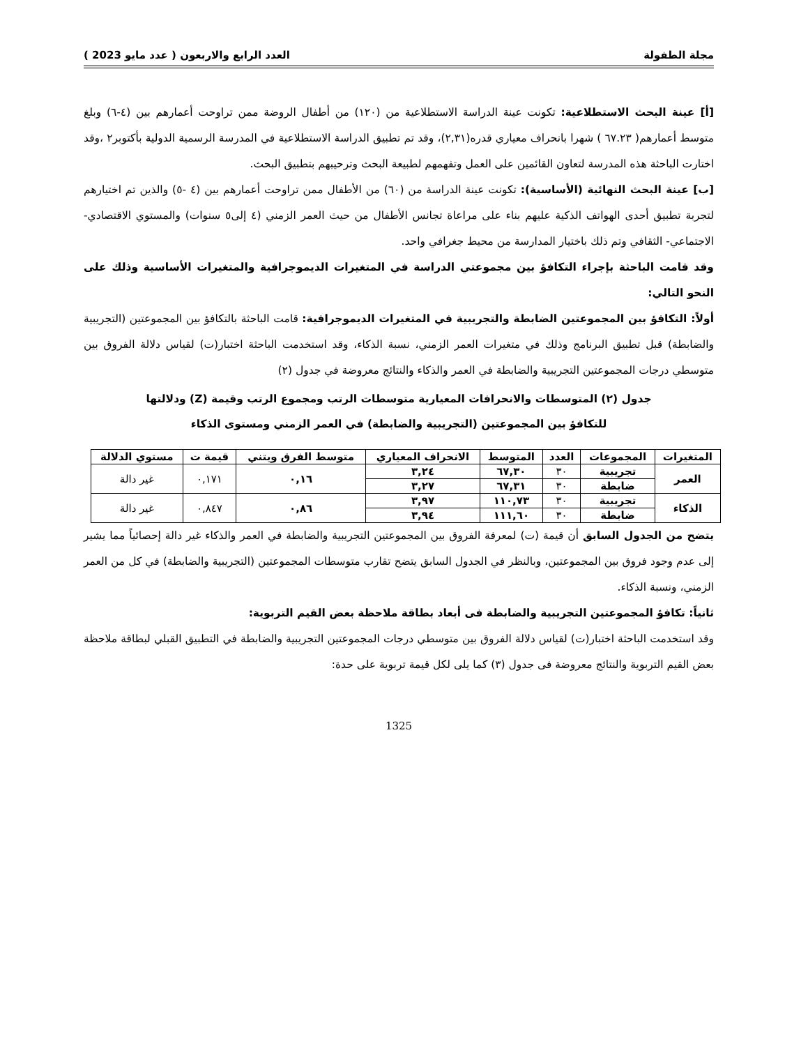مجلة الطفولة العدد الرابع والاربعون ( عدد مايو 2023 )
[أ] عينة البحث الاستطلاعية: تكونت عينة الدراسة الاستطلاعية من (١٢٠) من أطفال الروضة ممن تراوحت أعمارهم بين (٤-٦) وبلغ متوسط أعمارهم( ٦٧.٢٣ ) شهرا بانحراف معياري قدره(٢,٣١)، وقد تم تطبيق الدراسة الاستطلاعية في المدرسة الرسمية الدولية بأكتوبر٢ ،وقد اختارت الباحثة هذه المدرسة لتعاون القائمين على العمل وتفهمهم لطبيعة البحث وترحيبهم بتطبيق البحث.
[ب] عينة البحث النهائية (الأساسية): تكونت عينة الدراسة من (٦٠) من الأطفال ممن تراوحت أعمارهم بين (٤ -٥) والذين تم اختيارهم لتجربة تطبيق أحدى الهواتف الذكية عليهم بناء على مراعاة تجانس الأطفال من حيث العمر الزمني (٤ إلى٥ سنوات) والمستوي الاقتصادي- الاجتماعي- الثقافي وتم ذلك باختيار المدارسة من محيط جغرافي واحد.
وقد قامت الباحثة بإجراء التكافؤ بين مجموعتي الدراسة في المتغيرات الديموجرافية والمتغيرات الأساسية وذلك على النحو التالي:
أولاً: التكافؤ بين المجموعتين الضابطة والتجريبية في المتغيرات الديموجرافية: قامت الباحثة بالتكافؤ بين المجموعتين (التجريبية والضابطة) قبل تطبيق البرنامج وذلك في متغيرات العمر الزمني، نسبة الذكاء، وقد استخدمت الباحثة اختبار(ت) لقياس دلالة الفروق بين متوسطي درجات المجموعتين التجريبية والضابطة في العمر والذكاء والنتائج معروضة في جدول (٢)
جدول (٢) المتوسطات والانحرافات المعيارية متوسطات الرتب ومجموع الرتب وقيمة (Z) ودلالتها
للتكافؤ بين المجموعتين (التجريبية والضابطة) في العمر الزمني ومستوى الذكاء
| المتغيرات | المجموعات | العدد | المتوسط | الانحراف المعياري | متوسط الفرق ويتني | قيمة ت | مستوي الدلالة |
| --- | --- | --- | --- | --- | --- | --- | --- |
| العمر | تجريبية | ٣٠ | ٦٧,٣٠ | ٣,٢٤ | ٠,١٦ | ٠,١٧١ | غير دالة |
| | ضابطة | ٣٠ | ٦٧,٣١ | ٣,٢٧ | | | |
| الذكاء | تجريبية | ٣٠ | ١١٠,٧٣ | ٣,٩٧ | ٠,٨٦ | ٠,٨٤٧ | غير دالة |
| | ضابطة | ٣٠ | ١١١,٦٠ | ٣,٩٤ | | | |
يتضح من الجدول السابق أن قيمة (ت) لمعرفة الفروق بين المجموعتين التجريبية والضابطة في العمر والذكاء غير دالة إحصائياً مما يشير إلى عدم وجود فروق بين المجموعتين، وبالنظر في الجدول السابق يتضح تقارب متوسطات المجموعتين (التجريبية والضابطة) في كل من العمر الزمني، ونسبة الذكاء.
ثانياً: تكافؤ المجموعتين التجريبية والضابطة فى أبعاد بطاقة ملاحظة بعض القيم التربوية:
وقد استخدمت الباحثة اختبار(ت) لقياس دلالة الفروق بين متوسطي درجات المجموعتين التجريبية والضابطة في التطبيق القبلي لبطاقة ملاحظة بعض القيم التربوية والنتائج معروضة فى جدول (٣) كما يلى لكل قيمة تربوية على حدة:
1325